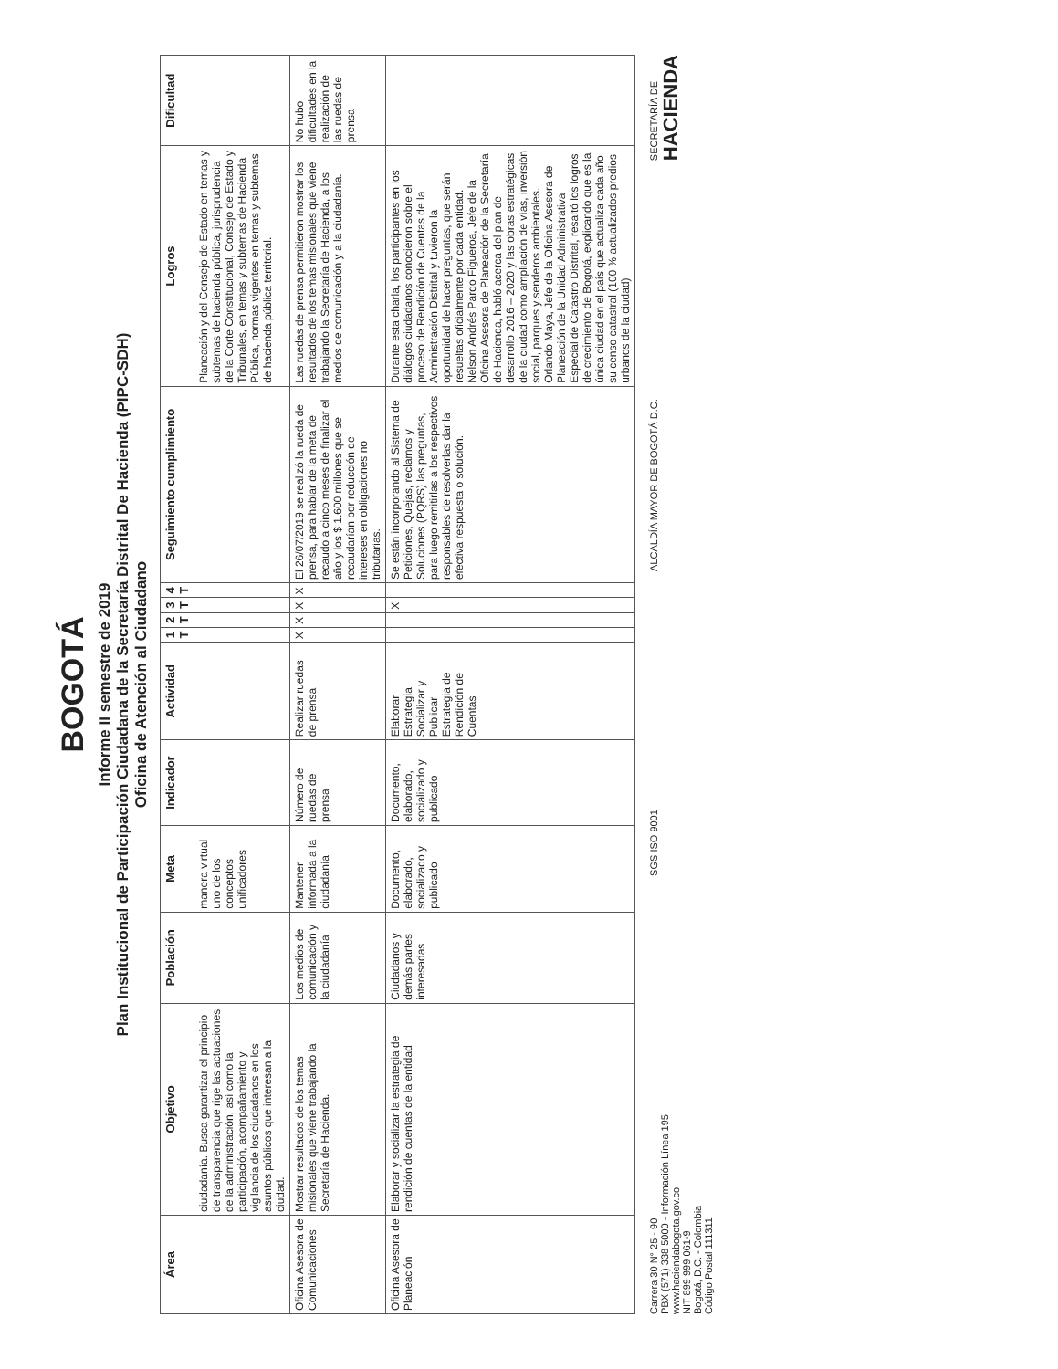BOGOTÁ
Informe II semestre de 2019
Plan Institucional de Participación Ciudadana de la Secretaría Distrital De Hacienda (PIPC-SDH)
Oficina de Atención al Ciudadano
| Área | Objetivo | Población | Meta | Indicador | Actividad | 1 T | 2 T | 3 T | 4 T | Seguimiento cumplimiento | Logros | Dificultad |
| --- | --- | --- | --- | --- | --- | --- | --- | --- | --- | --- | --- | --- |
| | ciudadanía. Busca garantizar el principio de transparencia que rige las actuaciones de la administración, así como la participación, acompañamiento y vigilancia de los ciudadanos en los asuntos públicos que interesan a la ciudad. | | manera virtual uno de los conceptos unificadores | | | | | | | | Planeación y del Consejo de Estado en temas y subtemas de hacienda pública, jurisprudencia de la Corte Constitucional, Consejo de Estado y Tribunales, en temas y subtemas de Hacienda Pública, normas vigentes en temas y subtemas de hacienda pública territorial. | |
| Oficina Asesora de Comunicaciones | Mostrar resultados de los temas misionales que viene trabajando la Secretaría de Hacienda. | Los medios de comunicación y la ciudadanía | Mantener informada a la ciudadanía | Número de ruedas de prensa | Realizar ruedas de prensa | X | X | X | X | El 26/07/2019 se realizó la rueda de prensa, para hablar de la meta de recaudo a cinco meses de finalizar el año y los $ 1.600 millones que se recaudarían por reducción de intereses en obligaciones no tributarias. | Las ruedas de prensa permitieron mostrar los resultados de los temas misionales que viene trabajando la Secretaría de Hacienda, a los medios de comunicación y a la ciudadanía. | No hubo dificultades en la realización de las ruedas de prensa |
| Oficina Asesora de Planeación | Elaborar y socializar la estrategia de rendición de cuentas de la entidad | Ciudadanos y demás partes interesadas | Documento, elaborado, socializado y publicado | Documento, elaborado, socializado y publicado | Elaborar Estrategia Socializar y Publicar Estrategia de Rendición de Cuentas | | | X | | Se están incorporando al Sistema de Peticiones, Quejas, reclamos y Soluciones (PQRS) las preguntas, para luego remitirlas a los respectivos responsables de resolverlas dar la efectiva respuesta o solución. | Durante esta charla, los participantes en los diálogos ciudadanos conocieron sobre el proceso de Rendición de Cuentas de la Administración Distrital y tuvieron la oportunidad de hacer preguntas, que serán resueltas oficialmente por cada entidad. Nelson Andrés Pardo Figueroa, Jefe de la Oficina Asesora de Planeación de la Secretaría de Hacienda, habló acerca del plan de desarrollo 2016 – 2020 y las obras estratégicas de la ciudad como ampliación de vías, inversión social, parques y senderos ambientales. Orlando Maya, Jefe de la Oficina Asesora de Planeación de la Unidad Administrativa Especial de Catastro Distrital, resaltó los logros de crecimiento de Bogotá, explicando que es la única ciudad en el país que actualiza cada año su censo catastral (100 % actualizados predios urbanos de la ciudad) | |
Carrera 30 N° 25 - 90
PBX (571) 338 5000 - Información Línea 195
www.haciendabogota.gov.co
NIT 899 999 061-9
Bogotá, D.C. - Colombia
Código Postal 111311
SGS ISO 9001
ALCALDÍA MAYOR DE BOGOTÁ D.C.
SECRETARÍA DE
HACIENDA